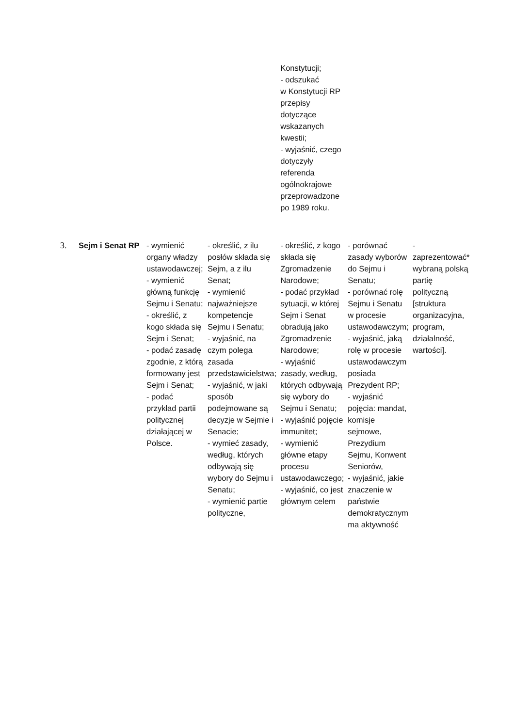| | | | | Konstytucji; - odszukać w Konstytucji RP przepisy dotyczące wskazanych kwestii; - wyjaśnić, czego dotyczyły referenda ogólnokrajowe przeprowadzone po 1989 roku. | | |
| 3. | Sejm i Senat RP | - wymienić organy władzy ustawodawczej; - wymienić główną funkcję Sejmu i Senatu; - określić, z kogo składa się Sejm i Senat; - podać zasadę zgodnie, z którą formowany jest Sejm i Senat; - podać przykład partii politycznej działającej w Polsce. | - określić, z ilu posłów składa się Sejm, a z ilu Senat; - wymienić najważniejsze kompetencje Sejmu i Senatu; - wyjaśnić, na czym polega zasada przedstawicielstwa; - wyjaśnić, w jaki sposób podejmowane są decyzje w Sejmie i Senacie; - wymieć zasady, według, których odbywają się wybory do Sejmu i Senatu; - wymienić partie polityczne, | - określić, z kogo składa się Zgromadzenie Narodowe; - podać przykład sytuacji, w której Sejm i Senat obradują jako Zgromadzenie Narodowe; - wyjaśnić zasady, według, których odbywają się wybory do Sejmu i Senatu; - wyjaśnić pojęcie immunitet; - wymienić główne etapy procesu ustawodawczego; - wyjaśnić, co jest głównym celem | - porównać zasady wyborów do Sejmu i Senatu; - porównać rolę Sejmu i Senatu w procesie ustawodawczym; - wyjaśnić, jaką rolę w procesie ustawodawczym posiada Prezydent RP; - wyjaśnić pojęcia: mandat, komisje sejmowe, Prezydium Sejmu, Konwent Seniorów, - wyjaśnić, jakie znaczenie w państwie demokratycznym ma aktywność | - zaprezentować* wybraną polską partię polityczną [struktura organizacyjna, program, działalność, wartości]. |